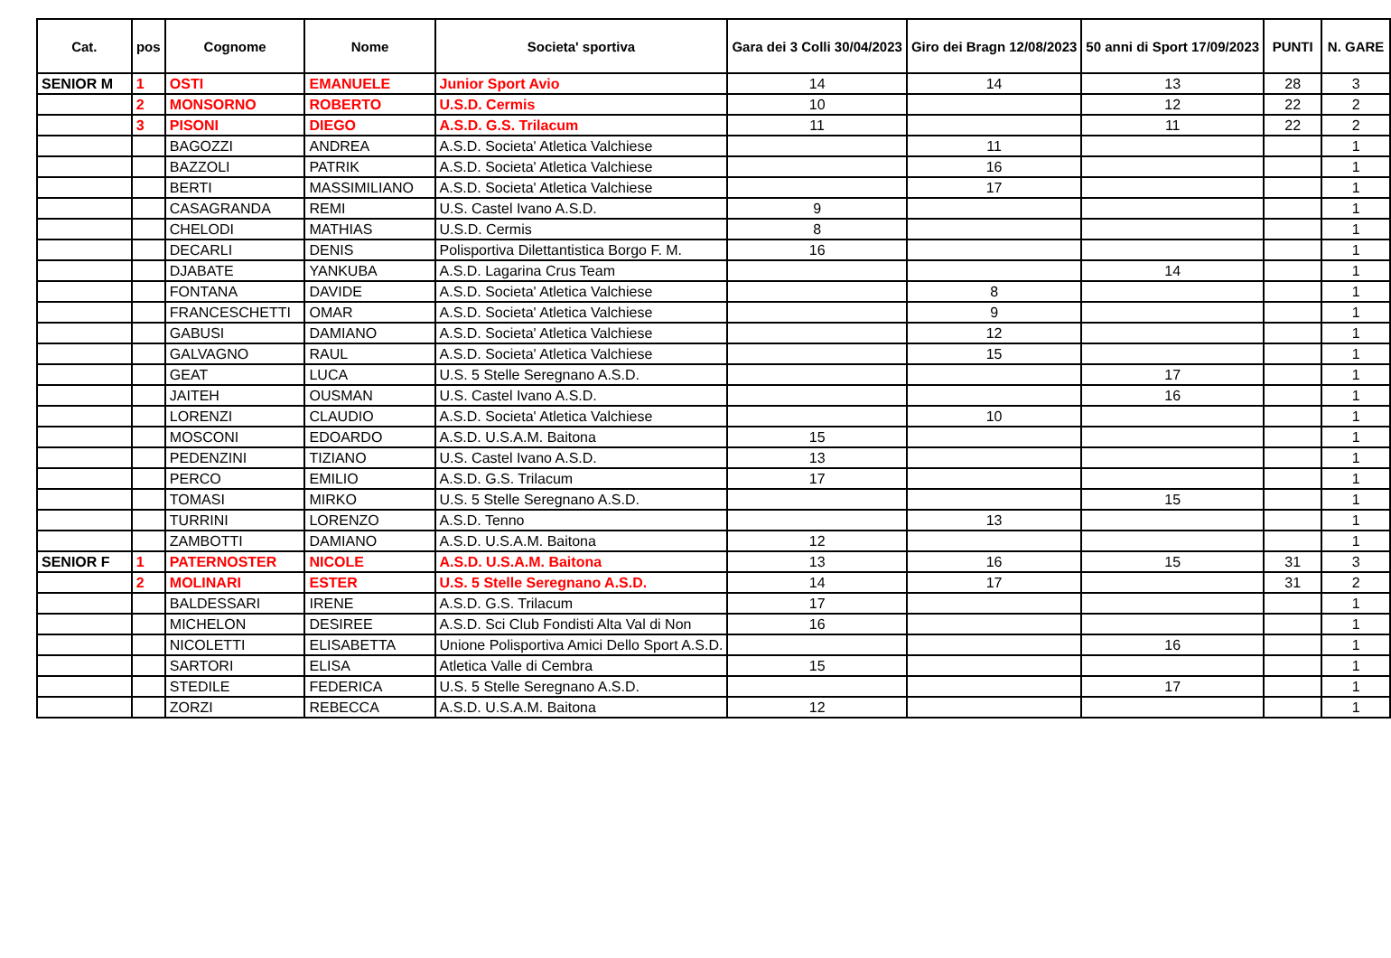| Cat. | pos | Cognome | Nome | Societa' sportiva | Gara dei 3 Colli 30/04/2023 | Giro dei Bragn 12/08/2023 | 50 anni di Sport 17/09/2023 | PUNTI | N. GARE |
| --- | --- | --- | --- | --- | --- | --- | --- | --- | --- |
| SENIOR M | 1 | OSTI | EMANUELE | Junior Sport Avio | 14 | 14 | 13 | 28 | 3 |
| | 2 | MONSORNO | ROBERTO | U.S.D. Cermis | 10 | | 12 | 22 | 2 |
| | 3 | PISONI | DIEGO | A.S.D. G.S. Trilacum | 11 | | 11 | 22 | 2 |
| | | BAGOZZI | ANDREA | A.S.D. Societa' Atletica Valchiese | | 11 | | | 1 |
| | | BAZZOLI | PATRIK | A.S.D. Societa' Atletica Valchiese | | 16 | | | 1 |
| | | BERTI | MASSIMILIANO | A.S.D. Societa' Atletica Valchiese | | 17 | | | 1 |
| | | CASAGRANDA | REMI | U.S. Castel Ivano A.S.D. | 9 | | | | 1 |
| | | CHELODI | MATHIAS | U.S.D. Cermis | 8 | | | | 1 |
| | | DECARLI | DENIS | Polisportiva Dilettantistica Borgo F. M. | 16 | | | | 1 |
| | | DJABATE | YANKUBA | A.S.D. Lagarina Crus Team | | | 14 | | 1 |
| | | FONTANA | DAVIDE | A.S.D. Societa' Atletica Valchiese | | 8 | | | 1 |
| | | FRANCESCHETTI | OMAR | A.S.D. Societa' Atletica Valchiese | | 9 | | | 1 |
| | | GABUSI | DAMIANO | A.S.D. Societa' Atletica Valchiese | | 12 | | | 1 |
| | | GALVAGNO | RAUL | A.S.D. Societa' Atletica Valchiese | | 15 | | | 1 |
| | | GEAT | LUCA | U.S. 5 Stelle Seregnano A.S.D. | | | 17 | | 1 |
| | | JAITEH | OUSMAN | U.S. Castel Ivano A.S.D. | | | 16 | | 1 |
| | | LORENZI | CLAUDIO | A.S.D. Societa' Atletica Valchiese | | 10 | | | 1 |
| | | MOSCONI | EDOARDO | A.S.D. U.S.A.M. Baitona | 15 | | | | 1 |
| | | PEDENZINI | TIZIANO | U.S. Castel Ivano A.S.D. | 13 | | | | 1 |
| | | PERCO | EMILIO | A.S.D. G.S. Trilacum | 17 | | | | 1 |
| | | TOMASI | MIRKO | U.S. 5 Stelle Seregnano A.S.D. | | | 15 | | 1 |
| | | TURRINI | LORENZO | A.S.D. Tenno | | 13 | | | 1 |
| | | ZAMBOTTI | DAMIANO | A.S.D. U.S.A.M. Baitona | 12 | | | | 1 |
| SENIOR F | 1 | PATERNOSTER | NICOLE | A.S.D. U.S.A.M. Baitona | 13 | 16 | 15 | 31 | 3 |
| | 2 | MOLINARI | ESTER | U.S. 5 Stelle Seregnano A.S.D. | 14 | 17 | | 31 | 2 |
| | | BALDESSARI | IRENE | A.S.D. G.S. Trilacum | 17 | | | | 1 |
| | | MICHELON | DESIREE | A.S.D. Sci Club Fondisti Alta Val di Non | 16 | | | | 1 |
| | | NICOLETTI | ELISABETTA | Unione Polisportiva Amici Dello Sport A.S.D. | | | 16 | | 1 |
| | | SARTORI | ELISA | Atletica Valle di Cembra | 15 | | | | 1 |
| | | STEDILE | FEDERICA | U.S. 5 Stelle Seregnano A.S.D. | | | 17 | | 1 |
| | | ZORZI | REBECCA | A.S.D. U.S.A.M. Baitona | 12 | | | | 1 |